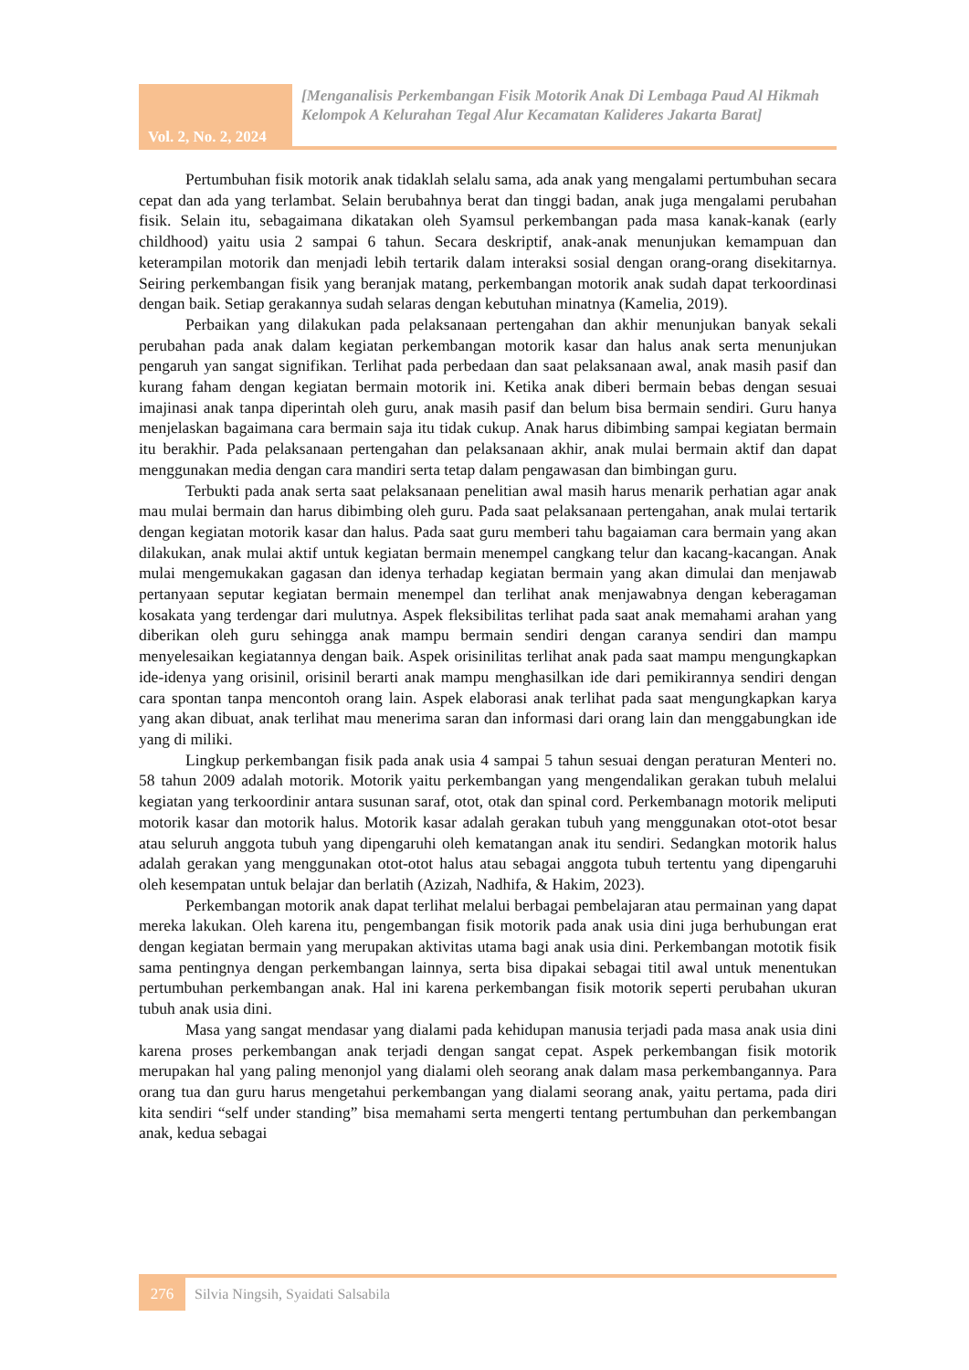Vol. 2, No. 2, 2024
[Menganalisis Perkembangan Fisik Motorik Anak Di Lembaga Paud Al Hikmah Kelompok A Kelurahan Tegal Alur Kecamatan Kalideres Jakarta Barat]
Pertumbuhan fisik motorik anak tidaklah selalu sama, ada anak yang mengalami pertumbuhan secara cepat dan ada yang terlambat. Selain berubahnya berat dan tinggi badan, anak juga mengalami perubahan fisik. Selain itu, sebagaimana dikatakan oleh Syamsul perkembangan pada masa kanak-kanak (early childhood) yaitu usia 2 sampai 6 tahun. Secara deskriptif, anak-anak menunjukan kemampuan dan keterampilan motorik dan menjadi lebih tertarik dalam interaksi sosial dengan orang-orang disekitarnya. Seiring perkembangan fisik yang beranjak matang, perkembangan motorik anak sudah dapat terkoordinasi dengan baik. Setiap gerakannya sudah selaras dengan kebutuhan minatnya (Kamelia, 2019).
Perbaikan yang dilakukan pada pelaksanaan pertengahan dan akhir menunjukan banyak sekali perubahan pada anak dalam kegiatan perkembangan motorik kasar dan halus anak serta menunjukan pengaruh yan sangat signifikan. Terlihat pada perbedaan dan saat pelaksanaan awal, anak masih pasif dan kurang faham dengan kegiatan bermain motorik ini. Ketika anak diberi bermain bebas dengan sesuai imajinasi anak tanpa diperintah oleh guru, anak masih pasif dan belum bisa bermain sendiri. Guru hanya menjelaskan bagaimana cara bermain saja itu tidak cukup. Anak harus dibimbing sampai kegiatan bermain itu berakhir. Pada pelaksanaan pertengahan dan pelaksanaan akhir, anak mulai bermain aktif dan dapat menggunakan media dengan cara mandiri serta tetap dalam pengawasan dan bimbingan guru.
Terbukti pada anak serta saat pelaksanaan penelitian awal masih harus menarik perhatian agar anak mau mulai bermain dan harus dibimbing oleh guru. Pada saat pelaksanaan pertengahan, anak mulai tertarik dengan kegiatan motorik kasar dan halus. Pada saat guru memberi tahu bagaiaman cara bermain yang akan dilakukan, anak mulai aktif untuk kegiatan bermain menempel cangkang telur dan kacang-kacangan. Anak mulai mengemukakan gagasan dan idenya terhadap kegiatan bermain yang akan dimulai dan menjawab pertanyaan seputar kegiatan bermain menempel dan terlihat anak menjawabnya dengan keberagaman kosakata yang terdengar dari mulutnya. Aspek fleksibilitas terlihat pada saat anak memahami arahan yang diberikan oleh guru sehingga anak mampu bermain sendiri dengan caranya sendiri dan mampu menyelesaikan kegiatannya dengan baik. Aspek orisinilitas terlihat anak pada saat mampu mengungkapkan ide-idenya yang orisinil, orisinil berarti anak mampu menghasilkan ide dari pemikirannya sendiri dengan cara spontan tanpa mencontoh orang lain. Aspek elaborasi anak terlihat pada saat mengungkapkan karya yang akan dibuat, anak terlihat mau menerima saran dan informasi dari orang lain dan menggabungkan ide yang di miliki.
Lingkup perkembangan fisik pada anak usia 4 sampai 5 tahun sesuai dengan peraturan Menteri no. 58 tahun 2009 adalah motorik. Motorik yaitu perkembangan yang mengendalikan gerakan tubuh melalui kegiatan yang terkoordinir antara susunan saraf, otot, otak dan spinal cord. Perkembanagn motorik meliputi motorik kasar dan motorik halus. Motorik kasar adalah gerakan tubuh yang menggunakan otot-otot besar atau seluruh anggota tubuh yang dipengaruhi oleh kematangan anak itu sendiri. Sedangkan motorik halus adalah gerakan yang menggunakan otot-otot halus atau sebagai anggota tubuh tertentu yang dipengaruhi oleh kesempatan untuk belajar dan berlatih (Azizah, Nadhifa, & Hakim, 2023).
Perkembangan motorik anak dapat terlihat melalui berbagai pembelajaran atau permainan yang dapat mereka lakukan. Oleh karena itu, pengembangan fisik motorik pada anak usia dini juga berhubungan erat dengan kegiatan bermain yang merupakan aktivitas utama bagi anak usia dini. Perkembangan mototik fisik sama pentingnya dengan perkembangan lainnya, serta bisa dipakai sebagai titil awal untuk menentukan pertumbuhan perkembangan anak. Hal ini karena perkembangan fisik motorik seperti perubahan ukuran tubuh anak usia dini.
Masa yang sangat mendasar yang dialami pada kehidupan manusia terjadi pada masa anak usia dini karena proses perkembangan anak terjadi dengan sangat cepat. Aspek perkembangan fisik motorik merupakan hal yang paling menonjol yang dialami oleh seorang anak dalam masa perkembangannya. Para orang tua dan guru harus mengetahui perkembangan yang dialami seorang anak, yaitu pertama, pada diri kita sendiri “self under standing” bisa memahami serta mengerti tentang pertumbuhan dan perkembangan anak, kedua sebagai
276
Silvia Ningsih, Syaidati Salsabila